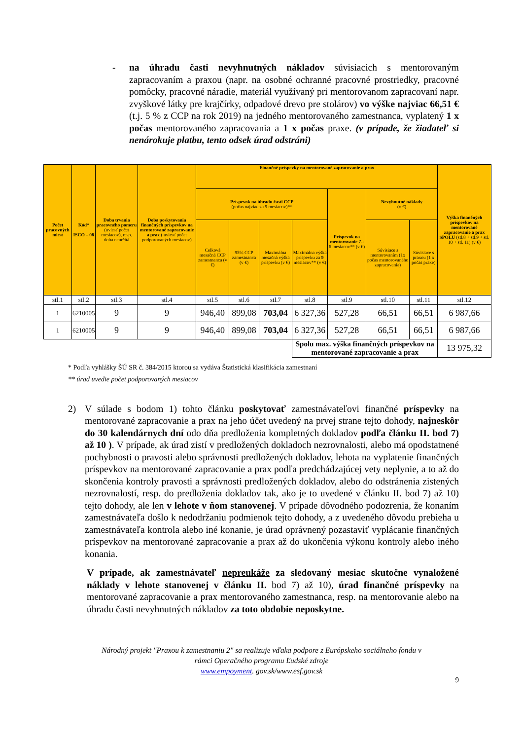- na úhradu časti nevyhnutných nákladov súvisiacich s mentorovaným zapracovaním a praxou (napr. na osobné ochranné pracovné prostriedky, pracovné pomôcky, pracovné náradie, materiál využívaný pri mentorovanom zapracovaní napr. zvyškové látky pre krajčírky, odpadové drevo pre stolárov) vo výške najviac 66,51 € (t.j. 5 % z CCP na rok 2019) na jedného mentorovaného zamestnanca, vyplatený 1 x počas mentorovaného zapracovania a 1 x počas praxe. (v prípade, že žiadateľ si nenárokuje platbu, tento odsek úrad odstráni)
| Počet pracovných miest | Kód* ISCO – 08 | Doba trvania pracovného pomeru (uviesť počet mesiacov), resp. doba neurčitá | Doba poskytovania finančných príspevkov na mentorované zapracovanie a prax ( uviesť počet podporovaných mesiacov) | Finančné príspevky na mentorované zapracovanie a prax | | | | | | | Výška finančných príspevkov na mentorované zapracovanie a prax SPOLU (stl.8 + stl.9 + stl. 10 + stl. 11) (v €) |
| --- | --- | --- | --- | --- | --- | --- | --- | --- | --- | --- | --- |
| | | | | Príspevok na úhradu časti CCP (počas najviac za 9 mesiacov)** | | | | Príspevok na mentorovanie Za 6 mesiacov** (v €) | Nevyhnutné náklady (v €) | | |
| | | | | Celková mesačná CCP zamestnanca (v €) | 95% CCP zamestnanca (v €) | Maximálna mesačná výška príspevku (v €) | Maximálna výška príspevku za 9 mesiacov** (v €) | | Súvisiace s mentorovaním (1x počas mentorovaného zapracovania) | Súvisiace s praxou (1 x počas praxe) | |
| stl.1 | stl.2 | stl.3 | stl.4 | stl.5 | stl.6 | stl.7 | stl.8 | stl.9 | stl.10 | stl.11 | stl.12 |
| 1 | 6210005 | 9 | 9 | 946,40 | 899,08 | 703,04 | 6 327,36 | 527,28 | 66,51 | 66,51 | 6 987,66 |
| 1 | 6210005 | 9 | 9 | 946,40 | 899,08 | 703,04 | 6 327,36 | 527,28 | 66,51 | 66,51 | 6 987,66 |
| | | | | | | | Spolu max. výška finančných príspevkov na mentorované zapracovanie a prax | | | | 13 975,32 |
* Podľa vyhlášky ŠÚ SR č. 384/2015 ktorou sa vydáva Štatistická klasifikácia zamestnaní
** úrad uvedie počet podporovaných mesiacov
2) V súlade s bodom 1) tohto článku poskytovať zamestnávateľovi finančné príspevky na mentorované zapracovanie a prax na jeho účet uvedený na prvej strane tejto dohody, najneskôr do 30 kalendárnych dní odo dňa predloženia kompletných dokladov podľa článku II. bod 7) až 10 ). V prípade, ak úrad zistí v predložených dokladoch nezrovnalosti, alebo má opodstatnené pochybnosti o pravosti alebo správnosti predložených dokladov, lehota na vyplatenie finančných príspevkov na mentorované zapracovanie a prax podľa predchádzajúcej vety neplynie, a to až do skončenia kontroly pravosti a správnosti predložených dokladov, alebo do odstránenia zistených nezrovnalostí, resp. do predloženia dokladov tak, ako je to uvedené v článku II. bod 7) až 10) tejto dohody, ale len v lehote v ňom stanovenej. V prípade dôvodného podozrenia, že konaním zamestnávateľa došlo k nedodržaniu podmienok tejto dohody, a z uvedeného dôvodu prebieha u zamestnávateľa kontrola alebo iné konanie, je úrad oprávnený pozastaviť vyplácanie finančných príspevkov na mentorované zapracovanie a prax až do ukončenia výkonu kontroly alebo iného konania.
V prípade, ak zamestnávateľ nepreukáže za sledovaný mesiac skutočne vynaložené náklady v lehote stanovenej v článku II. bod 7) až 10), úrad finančné príspevky na mentorované zapracovanie a prax mentorovaného zamestnanca, resp. na mentorovanie alebo na úhradu časti nevyhnutných nákladov za toto obdobie neposkytne.
Národný projekt "Praxou k zamestnaniu 2" sa realizuje vďaka podpore z Európskeho sociálneho fondu v
rámci Operačného programu Ľudské zdroje
www.empoyment. gov.sk/www.esf.gov.sk
9